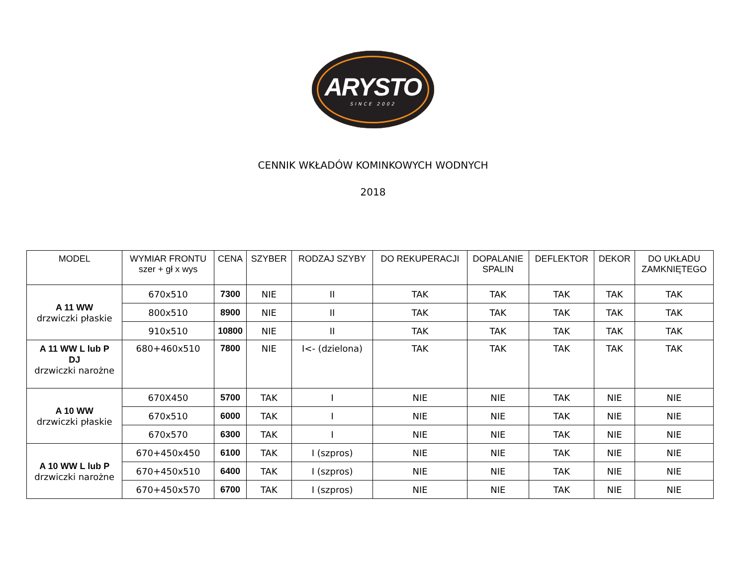ARYSTO
SINCE 2002
CENNIK WKŁADÓW KOMINKOWYCH WODNYCH
2018
| MODEL | WYMIAR FRONTU szer + gł x wys | CENA | SZYBER | RODZAJ SZYBY | DO REKUPERACJI | DOPALANIE SPALIN | DEFLEKTOR | DEKOR | DO UKŁADU ZAMKNIĘTEGO |
| --- | --- | --- | --- | --- | --- | --- | --- | --- | --- |
| A 11 WW drzwiczki płaskie | 670x510 | 7300 | NIE | II | TAK | TAK | TAK | TAK | TAK |
| | 800x510 | 8900 | NIE | II | TAK | TAK | TAK | TAK | TAK |
| | 910x510 | 10800 | NIE | II | TAK | TAK | TAK | TAK | TAK |
| A 11 WW L lub P DJ drzwiczki narożne | 680+460x510 | 7800 | NIE | I<- (dzielona) | TAK | TAK | TAK | TAK | TAK |
| A 10 WW drzwiczki płaskie | 670X450 | 5700 | TAK | I | NIE | NIE | TAK | NIE | NIE |
| | 670x510 | 6000 | TAK | I | NIE | NIE | TAK | NIE | NIE |
| | 670x570 | 6300 | TAK | I | NIE | NIE | TAK | NIE | NIE |
| A 10 WW L lub P drzwiczki narożne | 670+450x450 | 6100 | TAK | I (szpros) | NIE | NIE | TAK | NIE | NIE |
| | 670+450x510 | 6400 | TAK | I (szpros) | NIE | NIE | TAK | NIE | NIE |
| | 670+450x570 | 6700 | TAK | I (szpros) | NIE | NIE | TAK | NIE | NIE |